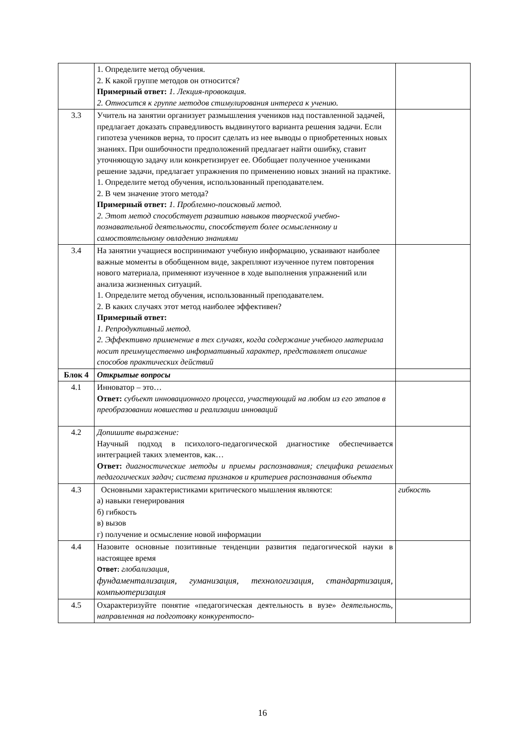| | 1. Определите метод обучения. 2. К какой группе методов он относится? Примерный ответ: 1. Лекция-провокация. 2. Относится к группе методов стимулирования интереса к учению. | |
| 3.3 | Учитель на занятии организует размышления учеников над поставленной задачей, предлагает доказать справедливость выдвинутого варианта решения задачи. Если гипотеза учеников верна, то просит сделать из нее выводы о приобретенных новых знаниях. При ошибочности предположений предлагает найти ошибку, ставит уточняющую задачу или конкретизирует ее. Обобщает полученное учениками решение задачи, предлагает упражнения по применению новых знаний на практике. 1. Определите метод обучения, использованный преподавателем. 2. В чем значение этого метода? Примерный ответ: 1. Проблемно-поисковый метод. 2. Этот метод способствует развитию навыков творческой учебно-познавательной деятельности, способствует более осмысленному и самостоятельному овладению знаниями | |
| 3.4 | На занятии учащиеся воспринимают учебную информацию, усваивают наиболее важные моменты в обобщенном виде, закрепляют изученное путем повторения нового материала, применяют изученное в ходе выполнения упражнений или анализа жизненных ситуаций. 1. Определите метод обучения, использованный преподавателем. 2. В каких случаях этот метод наиболее эффективен? Примерный ответ: 1. Репродуктивный метод. 2. Эффективно применение в тех случаях, когда содержание учебного материала носит преимущественно информативный характер, представляет описание способов практических действий | |
| Блок 4 | Открытые вопросы | |
| 4.1 | Инноватор – это… Ответ: субъект инновационного процесса, участвующий на любом из его этапов в преобразовании новшества и реализации инноваций | |
| 4.2 | Допишите выражение: Научный подход в психолого-педагогической диагностике обеспечивается интеграцией таких элементов, как… Ответ: диагностические методы и приемы распознавания; специфика решаемых педагогических задач; система признаков и критериев распознавания объекта | |
| 4.3 | Основными характеристиками критического мышления являются: а) навыки генерирования б) гибкость в) вызов г) получение и осмысление новой информации | гибкость |
| 4.4 | Назовите основные позитивные тенденции развития педагогической науки в настоящее время Ответ: глобализация, фундаментализация, гуманизация, технологизация, стандартизация, компьютеризация | |
| 4.5 | Охарактеризуйте понятие «педагогическая деятельность в вузе» деятельность, направленная на подготовку конкурентоспо- | |
16